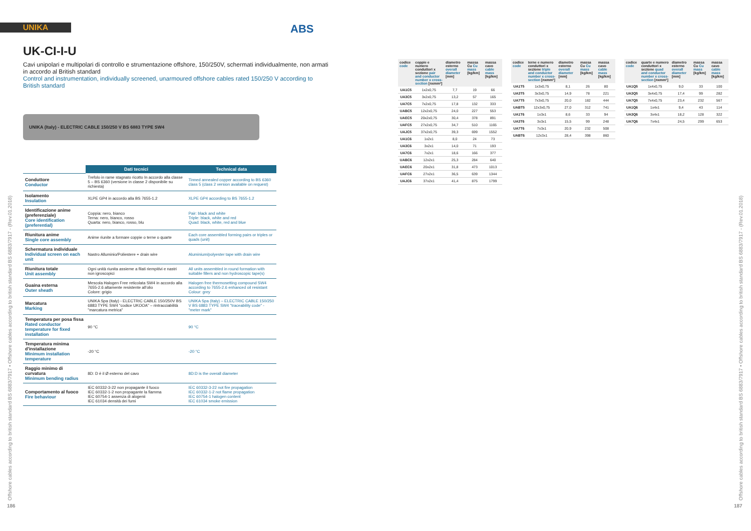UNIKA ABS
UK-CI-I-U
Cavi unipolari e multipolari di controllo e strumentazione offshore, 150/250V, schermati individualmente, non armati in accordo al British standard
Control and instrumentation, individually screened, unarmoured offshore cables rated 150/250 V according to British standard
UNIKA (Italy) - ELECTRIC CABLE 150/250 V BS 6883 TYPE SW4
| | Dati tecnici | Technical data |
| Conduttore Conductor | Trefolo in rame stagnato ricotto In accordo alla classe 5 – BS 6360 (versione in classe 2 disponibile su richiesta) | Tinned annealed copper according to BS 6360 class 5 (class 2 version available on request) |
| Isolamento Insulation | XLPE GP4 in accordo alla BS 7655-1.2 | XLPE GP4 according to BS 7655-1.2 |
| Identificazione anime (preferenziale) Core identification (preferential) | Coppia: nero, bianco Terna: nero, bianco, rosso Quarta: nero, bianco, rosso, blu | Pair: black and white Triple: black, white and red Quad: black, white, red and blue |
| Riunitura anime Single core assembly | Anime riunite a formare coppie o terne o quarte | Each core assembled forming pairs or triples or quads (unit) |
| Schermatura individuale Individual screen on each unit | Nastro Alluminio/Poliestere + drain wire | Aluminium/polyester tape with drain wire |
| Riunitura totale Unit assembly | Ogni unità riunita assieme a filati riempitivi e nastri non igroscopici | All units assembled in round formation with suitable fillers and non hydroscopic tape(s) |
| Guaina esterna Outer sheath | Mescola Halogen Free reticolata SW4 in accordo alla 7655-2.6 altamente resistente all'olio Colore: grigio | Halogen free thermosetting compound SW4 according to 7655-2.6 enhanced oil resistant Colour: grey |
| Marcatura Marking | UNIKA Spa (Italy) - ELECTRIC CABLE 150/250V BS 6883 TYPE SW4 "codice UKOOA" – rintracciabilità "marcatura metrica" | UNIKA Spa (Italy) – ELECTRIC CABLE 150/250 V BS 6883 TYPE SW4 "traceability code" - "meter mark" |
| Temperatura per posa fissa Rated conductor temperature for fixed installation | 90 °C | 90 °C |
| Temperatura minima d'installazione Minimum installation temperature | -20 °C | -20 °C |
| Raggio minimo di curvatura Minimum bending radius | 8D: D è il Ø esterno del cavo | 8D:D is the overall diameter |
| Comportamento al fuoco Fire behaviour | IEC 60332-3-22 non propagante il fuoco IEC 60332-1-2 non propagante la fiamma IEC 60754-1 assenza di alogenii IEC 61034 densità dei fumi | IEC 60332-3-22 not fire propagation IEC 60332-1-2 not flame propagation IEC 60754-1 halogen content IEC 61034 smoke emission |
| codice code | coppie e numero conduttori x sezione pair and conductor number x cross-section [nxmm²] | diametro esterno overall diameter [mm] | massa Cu Cu mass [kg/km] | massa cavo cable mass [kg/km] |
| --- | --- | --- | --- | --- |
| UA1C5 | 1x2x0,75 | 7,7 | 19 | 66 |
| UA3C5 | 3x2x0,75 | 13,2 | 57 | 165 |
| UA7C5 | 7x2x0,75 | 17,8 | 132 | 333 |
| UABC5 | 12x2x0,75 | 24,0 | 227 | 553 |
| UAEC5 | 20x2x0,75 | 30,4 | 378 | 891 |
| UAFC5 | 27x2x0,75 | 34,7 | 510 | 1165 |
| UAJC5 | 37x2x0,75 | 39,3 | 699 | 1552 |
| UA1C6 | 1x2x1 | 8,0 | 24 | 73 |
| UA3C6 | 3x2x1 | 14,0 | 71 | 193 |
| UA7C6 | 7x2x1 | 18,6 | 166 | 377 |
| UABC6 | 12x2x1 | 25,3 | 284 | 640 |
| UAEC6 | 20x2x1 | 31,8 | 473 | 1013 |
| UAFC6 | 27x2x1 | 36,5 | 639 | 1344 |
| UAJC6 | 37x2x1 | 41,4 | 875 | 1799 |
| codice code | terne e numero conduttori x sezione triple and conductor number x cross-section [nxmm²] | diametro esterno overall diameter [mm] | massa Cu Cu mass [kg/km] | massa cavo cable mass [kg/km] |
| --- | --- | --- | --- | --- |
| UA1T5 | 1x3x0,75 | 8,1 | 26 | 80 |
| UA3T5 | 3x3x0,75 | 14,9 | 78 | 221 |
| UA7T5 | 7x3x0,75 | 20,0 | 182 | 444 |
| UABT5 | 12x3x0,75 | 27,0 | 312 | 741 |
| UA1T6 | 1x3x1 | 8,6 | 33 | 94 |
| UA3T6 | 3x3x1 | 15,5 | 99 | 248 |
| UA7T6 | 7x3x1 | 20,9 | 232 | 508 |
| UABT6 | 12x3x1 | 28,4 | 398 | 860 |
| codice code | quarte e numero conduttori x sezione quad and conductor number x cross-section [nxmm²] | diametro esterno overall diameter [mm] | massa Cu Cu mass [kg/km] | massa cavo cable mass [kg/km] |
| --- | --- | --- | --- | --- |
| UA1Q5 | 1x4x0,75 | 9,0 | 33 | 100 |
| UA3Q5 | 3x4x0,75 | 17,4 | 99 | 282 |
| UA7Q5 | 7x4x0,75 | 23,4 | 232 | 567 |
| UA1Q6 | 1x4x1 | 9,4 | 43 | 114 |
| UA3Q6 | 3x4x1 | 18,2 | 128 | 322 |
| UA7Q6 | 7x4x1 | 24,5 | 299 | 653 |
Offshore cables according to british standard BS 6883/7917 • Offshore cables according to british standard BS 6883/7917 - (Rev.01.2018)
186
Offshore cables according to british standard BS 6883/7917 • Offshore cables according to british standard BS 6883/7917 - (Rev.01.2018)
187